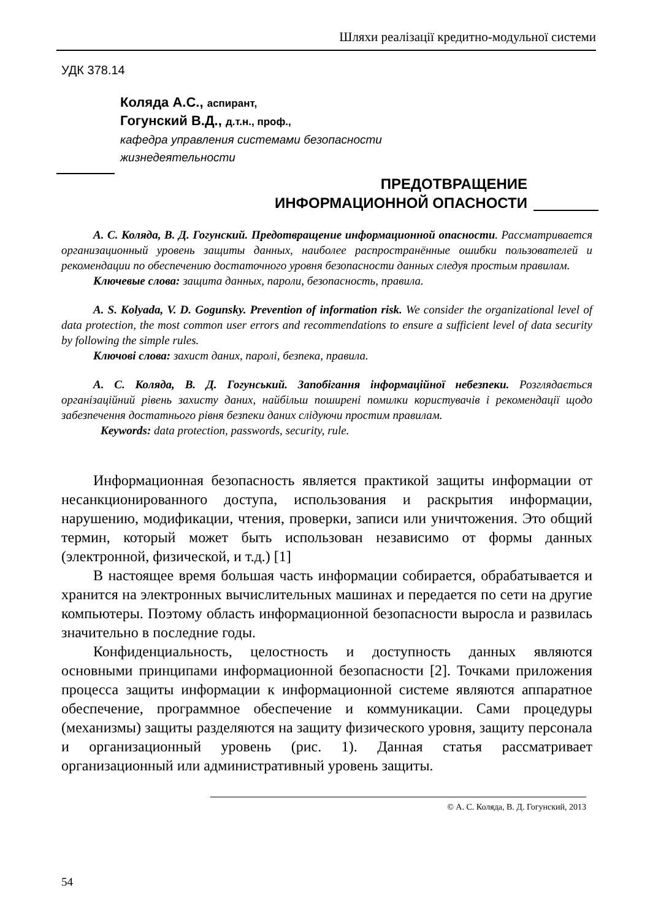Шляхи реалізації кредитно-модульної системи
УДК 378.14
Коляда А.С., аспирант,
Гогунский В.Д., д.т.н., проф.,
кафедра управления системами безопасности
жизнедеятельности
ПРЕДОТВРАЩЕНИЕ
ИНФОРМАЦИОННОЙ ОПАСНОСТИ
А. С. Коляда, В. Д. Гогунский. Предотвращение информационной опасности. Рассматривается организационный уровень защиты данных, наиболее распространённые ошибки пользователей и рекомендации по обеспечению достаточного уровня безопасности данных следуя простым правилам.
Ключевые слова: защита данных, пароли, безопасность, правила.
A. S. Kolyada, V. D. Gogunsky. Prevention of information risk. We consider the organizational level of data protection, the most common user errors and recommendations to ensure a sufficient level of data security by following the simple rules.
Ключові слова: захист даних, паролі, безпека, правила.
А. С. Коляда, В. Д. Гогунський. Запобігання інформаційної небезпеки. Розглядається організаційний рівень захисту даних, найбільш поширені помилки користувачів і рекомендації щодо забезпечення достатнього рівня безпеки даних слідуючи простим правилам.
Keywords: data protection, passwords, security, rule.
Информационная безопасность является практикой защиты информации от несанкционированного доступа, использования и раскрытия информации, нарушению, модификации, чтения, проверки, записи или уничтожения. Это общий термин, который может быть использован независимо от формы данных (электронной, физической, и т.д.) [1]
В настоящее время большая часть информации собирается, обрабатывается и хранится на электронных вычислительных машинах и передается по сети на другие компьютеры. Поэтому область информационной безопасности выросла и развилась значительно в последние годы.
Конфиденциальность, целостность и доступность данных являются основными принципами информационной безопасности [2]. Точками приложения процесса защиты информации к информационной системе являются аппаратное обеспечение, программное обеспечение и коммуникации. Сами процедуры (механизмы) защиты разделяются на защиту физического уровня, защиту персонала и организационный уровень (рис. 1). Данная статья рассматривает организационный или административный уровень защиты.
© А. С. Коляда, В. Д. Гогунский, 2013
54